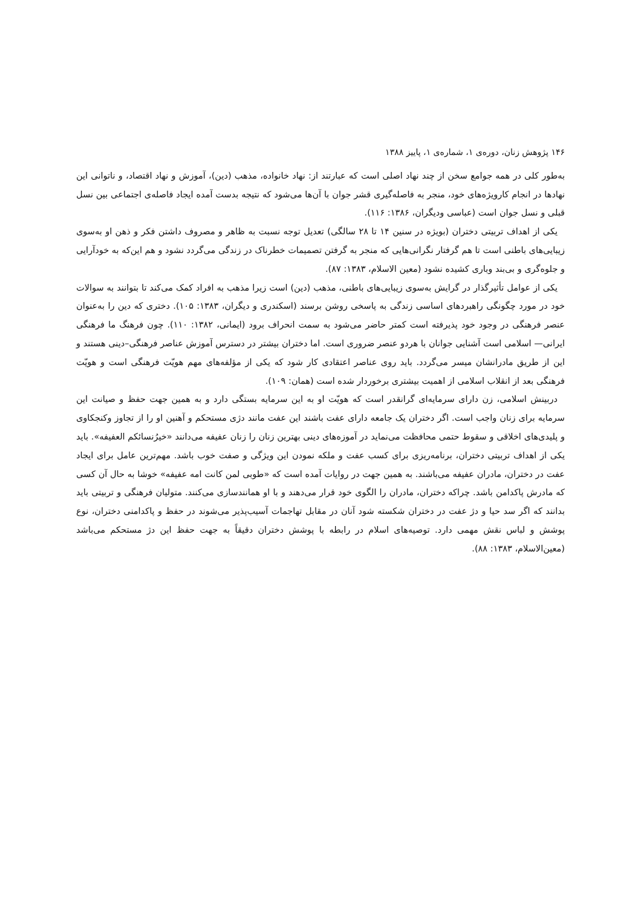۱۴۶ پژوهش زنان، دوره‌ی ۱، شماره‌ی ۱، پاییز ۱۳۸۸
به‌طور کلی در همه جوامع سخن از چند نهاد اصلی است که عبارتند از: نهاد خانواده، مذهب (دین)، آموزش و نهاد اقتصاد، و ناتوانی این نهادها در انجام کارویژه‌های خود، منجر به فاصله‌گیری قشر جوان با آن‌ها می‌شود که نتیجه بدست آمده ایجاد فاصله‌ی اجتماعی بین نسل قبلی و نسل جوان است (عباسی ودیگران، ۱۳۸۶: ۱۱۶).
یکی از اهداف تربیتی دختران (بویژه در سنین ۱۴ تا ۲۸ سالگی) تعدیل توجه نسبت به ظاهر و مصروف داشتن فکر و ذهن او به‌سوی زیبایی‌های باطنی است تا هم گرفتار نگرانی‌هایی که منجر به گرفتن تصمیمات خطرناک در زندگی می‌گردد نشود و هم این‌که به خودآرایی و جلوه‌گری و بی‌بند وباری کشیده نشود (معین الاسلام، ۱۳۸۳: ۸۷).
یکی از عوامل تأثیرگذار در گرایش به‌سوی زیبایی‌های باطنی، مذهب (دین) است زیرا مذهب به افراد کمک می‌کند تا بتوانند به سوالات خود در مورد چگونگی راهبردهای اساسی زندگی به پاسخی روشن برسند (اسکندری و دیگران، ۱۳۸۳: ۱۰۵). دختری که دین را به‌عنوان عنصر فرهنگی در وجود خود پذیرفته است کمتر حاضر می‌شود به سمت انحراف برود (ایمانی، ۱۳۸۲: ۱۱۰). چون فرهنگ ما فرهنگی ایرانی— اسلامی است آشنایی جوانان با هردو عنصر ضروری است. اما دختران بیشتر در دسترس آموزش عناصر فرهنگی–دینی هستند و این از طریق مادرانشان میسر می‌گردد. باید روی عناصر اعتقادی کار شود که یکی از مؤلفه‌های مهم هویّت فرهنگی است و هویّت فرهنگی بعد از انقلاب اسلامی از اهمیت بیشتری برخوردار شده است (همان: ۱۰۹).
دربینش اسلامی، زن دارای سرمایه‌ای گرانقدر است که هویّت او به این سرمایه بستگی دارد و به همین جهت حفظ و صیانت این سرمایه برای زنان واجب است. اگر دختران یک جامعه دارای عفت باشند این عفت مانند دژی مستحکم و آهنین او را از تجاوز وکنجکاوی و پلیدی‌های اخلاقی و سقوط حتمی محافظت می‌نماید در آموزه‌های دینی بهترین زنان را زنان عفیفه می‌دانند «خیرُنسائکم العفیفه». باید یکی از اهداف تربیتی دختران، برنامه‌ریزی برای کسب عفت و ملکه نمودن این ویژگی و صفت خوب باشد. مهم‌ترین عامل برای ایجاد عفت در دختران، مادران عفیفه می‌باشند. به همین جهت در روایات آمده است که «طوبی لمن کانت امه عفیفه» خوشا به حال آن کسی که مادرش پاکدامن باشد. چراکه دختران، مادران را الگوی خود قرار می‌دهند و با او همانندسازی می‌کنند. متولیان فرهنگی و تربیتی باید بدانند که اگر سد حیا و دژ عفت در دختران شکسته شود آنان در مقابل تهاجمات آسیب‌پذیر می‌شوند در حفظ و پاکدامنی دختران، نوع پوشش و لباس نقش مهمی دارد. توصیه‌های اسلام در رابطه با پوشش دختران دقیقاً به جهت حفظ این دژ مستحکم می‌باشد (معین‌الاسلام، ۱۳۸۳: ۸۸).